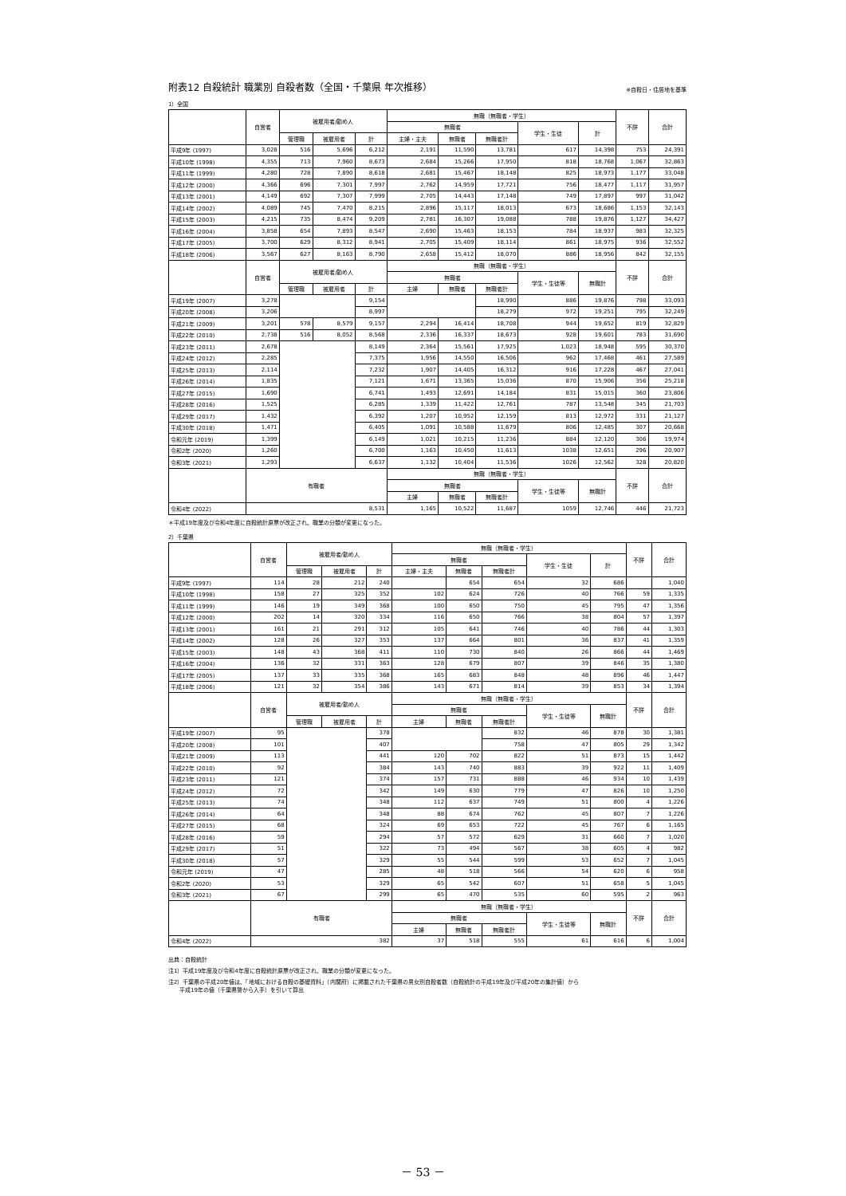附表12 自殺統計 職業別 自殺者数（全国・千葉県 年次推移） ※自殺日・住居地を基準
1）全国
| | 自営者 | 被雇用者/勤め人 | | | 無職（無職者・学生） | | | | | 不詳 | 合計 |
| --- | --- | --- | --- | --- | --- | --- | --- | --- | --- | --- | --- |
| | | | | | 無職者 | | | 学生・生徒 | 計 | | |
| | | 管理職 | 被雇用者 | 計 | 主婦・主夫 | 無職者 | 無職者計 | | | | |
| 平成9年 (1997) | 3,028 | 516 | 5,696 | 6,212 | 2,191 | 11,590 | 13,781 | 617 | 14,398 | 753 | 24,391 |
| 平成10年 (1998) | 4,355 | 713 | 7,960 | 8,673 | 2,684 | 15,266 | 17,950 | 818 | 18,768 | 1,067 | 32,863 |
| 平成11年 (1999) | 4,280 | 728 | 7,890 | 8,618 | 2,681 | 15,467 | 18,148 | 825 | 18,973 | 1,177 | 33,048 |
| 平成12年 (2000) | 4,366 | 696 | 7,301 | 7,997 | 2,762 | 14,959 | 17,721 | 756 | 18,477 | 1,117 | 31,957 |
| 平成13年 (2001) | 4,149 | 692 | 7,307 | 7,999 | 2,705 | 14,443 | 17,148 | 749 | 17,897 | 997 | 31,042 |
| 平成14年 (2002) | 4,089 | 745 | 7,470 | 8,215 | 2,896 | 15,117 | 18,013 | 673 | 18,686 | 1,153 | 32,143 |
| 平成15年 (2003) | 4,215 | 735 | 8,474 | 9,209 | 2,781 | 16,307 | 19,088 | 788 | 19,876 | 1,127 | 34,427 |
| 平成16年 (2004) | 3,858 | 654 | 7,893 | 8,547 | 2,690 | 15,463 | 18,153 | 784 | 18,937 | 983 | 32,325 |
| 平成17年 (2005) | 3,700 | 629 | 8,312 | 8,941 | 2,705 | 15,409 | 18,114 | 861 | 18,975 | 936 | 32,552 |
| 平成18年 (2006) | 3,567 | 627 | 8,163 | 8,790 | 2,658 | 15,412 | 18,070 | 886 | 18,956 | 842 | 32,155 |
| | 自営者 | 被雇用者/勤め人 | | | 無職（無職者・学生） | | | | | 不詳 | 合計 |
| | | | | | 無職者 | | | 学生・生徒等 | 無職計 | | |
| | | 管理職 | 被雇用者 | 計 | 主婦 | 無職者 | 無職者計 | | | | |
| 平成19年 (2007) | 3,278 | | | 9,154 | | | 18,990 | 886 | 19,876 | 798 | 33,093 |
| 平成20年 (2008) | 3,206 | | | 8,997 | | | 18,279 | 972 | 19,251 | 795 | 32,249 |
| 平成21年 (2009) | 3,201 | 578 | 8,579 | 9,157 | 2,294 | 16,414 | 18,708 | 944 | 19,652 | 819 | 32,829 |
| 平成22年 (2010) | 2,738 | 516 | 8,052 | 8,568 | 2,336 | 16,337 | 18,673 | 928 | 19,601 | 783 | 31,690 |
| 平成23年 (2011) | 2,678 | | | 8,149 | 2,364 | 15,561 | 17,925 | 1,023 | 18,948 | 595 | 30,370 |
| 平成24年 (2012) | 2,285 | | | 7,375 | 1,956 | 14,550 | 16,506 | 962 | 17,468 | 461 | 27,589 |
| 平成25年 (2013) | 2,114 | | | 7,232 | 1,907 | 14,405 | 16,312 | 916 | 17,228 | 467 | 27,041 |
| 平成26年 (2014) | 1,835 | | | 7,121 | 1,671 | 13,365 | 15,036 | 870 | 15,906 | 356 | 25,218 |
| 平成27年 (2015) | 1,690 | | | 6,741 | 1,493 | 12,691 | 14,184 | 831 | 15,015 | 360 | 23,806 |
| 平成28年 (2016) | 1,525 | | | 6,285 | 1,339 | 11,422 | 12,761 | 787 | 13,548 | 345 | 21,703 |
| 平成29年 (2017) | 1,432 | | | 6,392 | 1,207 | 10,952 | 12,159 | 813 | 12,972 | 331 | 21,127 |
| 平成30年 (2018) | 1,471 | | | 6,405 | 1,091 | 10,588 | 11,679 | 806 | 12,485 | 307 | 20,668 |
| 令和元年 (2019) | 1,399 | | | 6,149 | 1,021 | 10,215 | 11,236 | 884 | 12,120 | 306 | 19,974 |
| 令和2年 (2020) | 1,260 | | | 6,700 | 1,163 | 10,450 | 11,613 | 1038 | 12,651 | 296 | 20,907 |
| 令和3年 (2021) | 1,293 | | | 6,637 | 1,132 | 10,404 | 11,536 | 1026 | 12,562 | 328 | 20,820 |
| | 有職者 | | | | 無職（無職者・学生） | | | | | 不詳 | 合計 |
| | | | | | 無職者 | | | 学生・生徒等 | 無職計 | | |
| | | | | | 主婦 | 無職者 | 無職者計 | | | | |
| 令和4年 (2022) | 8,531 | | | | 1,165 | 10,522 | 11,687 | 1059 | 12,746 | 446 | 21,723 |
＊平成19年度及び令和4年度に自殺統計原票が改正され、職業の分類が変更になった。
2）千葉県
| | 自営者 | 被雇用者/勤め人 | | | 無職（無職者・学生） | | | | | 不詳 | 合計 |
| --- | --- | --- | --- | --- | --- | --- | --- | --- | --- | --- | --- |
| | | | | | 無職者 | | | 学生・生徒 | 計 | | |
| | | 管理職 | 被雇用者 | 計 | 主婦・主夫 | 無職者 | 無職者計 | | | | |
| 平成9年 (1997) | 114 | 28 | 212 | 240 | | 654 | 654 | 32 | 686 | | 1,040 |
| 平成10年 (1998) | 158 | 27 | 325 | 352 | 102 | 624 | 726 | 40 | 766 | 59 | 1,335 |
| 平成11年 (1999) | 146 | 19 | 349 | 368 | 100 | 650 | 750 | 45 | 795 | 47 | 1,356 |
| 平成12年 (2000) | 202 | 14 | 320 | 334 | 116 | 650 | 766 | 38 | 804 | 57 | 1,397 |
| 平成13年 (2001) | 161 | 21 | 291 | 312 | 105 | 641 | 746 | 40 | 786 | 44 | 1,303 |
| 平成14年 (2002) | 128 | 26 | 327 | 353 | 137 | 664 | 801 | 36 | 837 | 41 | 1,359 |
| 平成15年 (2003) | 148 | 43 | 368 | 411 | 110 | 730 | 840 | 26 | 866 | 44 | 1,469 |
| 平成16年 (2004) | 136 | 32 | 331 | 363 | 128 | 679 | 807 | 39 | 846 | 35 | 1,380 |
| 平成17年 (2005) | 137 | 33 | 335 | 368 | 165 | 683 | 848 | 48 | 896 | 46 | 1,447 |
| 平成18年 (2006) | 121 | 32 | 354 | 386 | 143 | 671 | 814 | 39 | 853 | 34 | 1,394 |
| | 自営者 | 被雇用者/勤め人 | | | 無職（無職者・学生） | | | | | 不詳 | 合計 |
| | | | | | 無職者 | | | 学生・生徒等 | 無職計 | | |
| | | 管理職 | 被雇用者 | 計 | 主婦 | 無職者 | 無職者計 | | | | |
| 平成19年 (2007) | 95 | | | 378 | | | 832 | 46 | 878 | 30 | 1,381 |
| 平成20年 (2008) | 101 | | | 407 | | | 758 | 47 | 805 | 29 | 1,342 |
| 平成21年 (2009) | 113 | | | 441 | 120 | 702 | 822 | 51 | 873 | 15 | 1,442 |
| 平成22年 (2010) | 92 | | | 384 | 143 | 740 | 883 | 39 | 922 | 11 | 1,409 |
| 平成23年 (2011) | 121 | | | 374 | 157 | 731 | 888 | 46 | 934 | 10 | 1,439 |
| 平成24年 (2012) | 72 | | | 342 | 149 | 630 | 779 | 47 | 826 | 10 | 1,250 |
| 平成25年 (2013) | 74 | | | 348 | 112 | 637 | 749 | 51 | 800 | 4 | 1,226 |
| 平成26年 (2014) | 64 | | | 348 | 88 | 674 | 762 | 45 | 807 | 7 | 1,226 |
| 平成27年 (2015) | 68 | | | 324 | 69 | 653 | 722 | 45 | 767 | 6 | 1,165 |
| 平成28年 (2016) | 59 | | | 294 | 57 | 572 | 629 | 31 | 660 | 7 | 1,020 |
| 平成29年 (2017) | 51 | | | 322 | 73 | 494 | 567 | 38 | 605 | 4 | 982 |
| 平成30年 (2018) | 57 | | | 329 | 55 | 544 | 599 | 53 | 652 | 7 | 1,045 |
| 令和元年 (2019) | 47 | | | 285 | 48 | 518 | 566 | 54 | 620 | 6 | 958 |
| 令和2年 (2020) | 53 | | | 329 | 65 | 542 | 607 | 51 | 658 | 5 | 1,045 |
| 令和3年 (2021) | 67 | | | 299 | 65 | 470 | 535 | 60 | 595 | 2 | 963 |
| | 有職者 | | | | 無職（無職者・学生） | | | | | 不詳 | 合計 |
| | | | | | 無職者 | | | 学生・生徒等 | 無職計 | | |
| | | | | | 主婦 | 無職者 | 無職者計 | | | | |
| 令和4年 (2022) | 382 | | | | 37 | 518 | 555 | 61 | 616 | 6 | 1,004 |
出典：自殺統計
注1）平成19年度及び令和4年度に自殺統計原票が改正され、職業の分類が変更になった。
注2）千葉県の平成20年値は、「地域における自殺の基礎資料」（内閣府）に掲載された千葉県の男女別自殺者数（自殺統計の平成19年及び平成20年の集計値）から
　　平成19年の値（千葉県警から入手）を引いて算出
－ 53 －